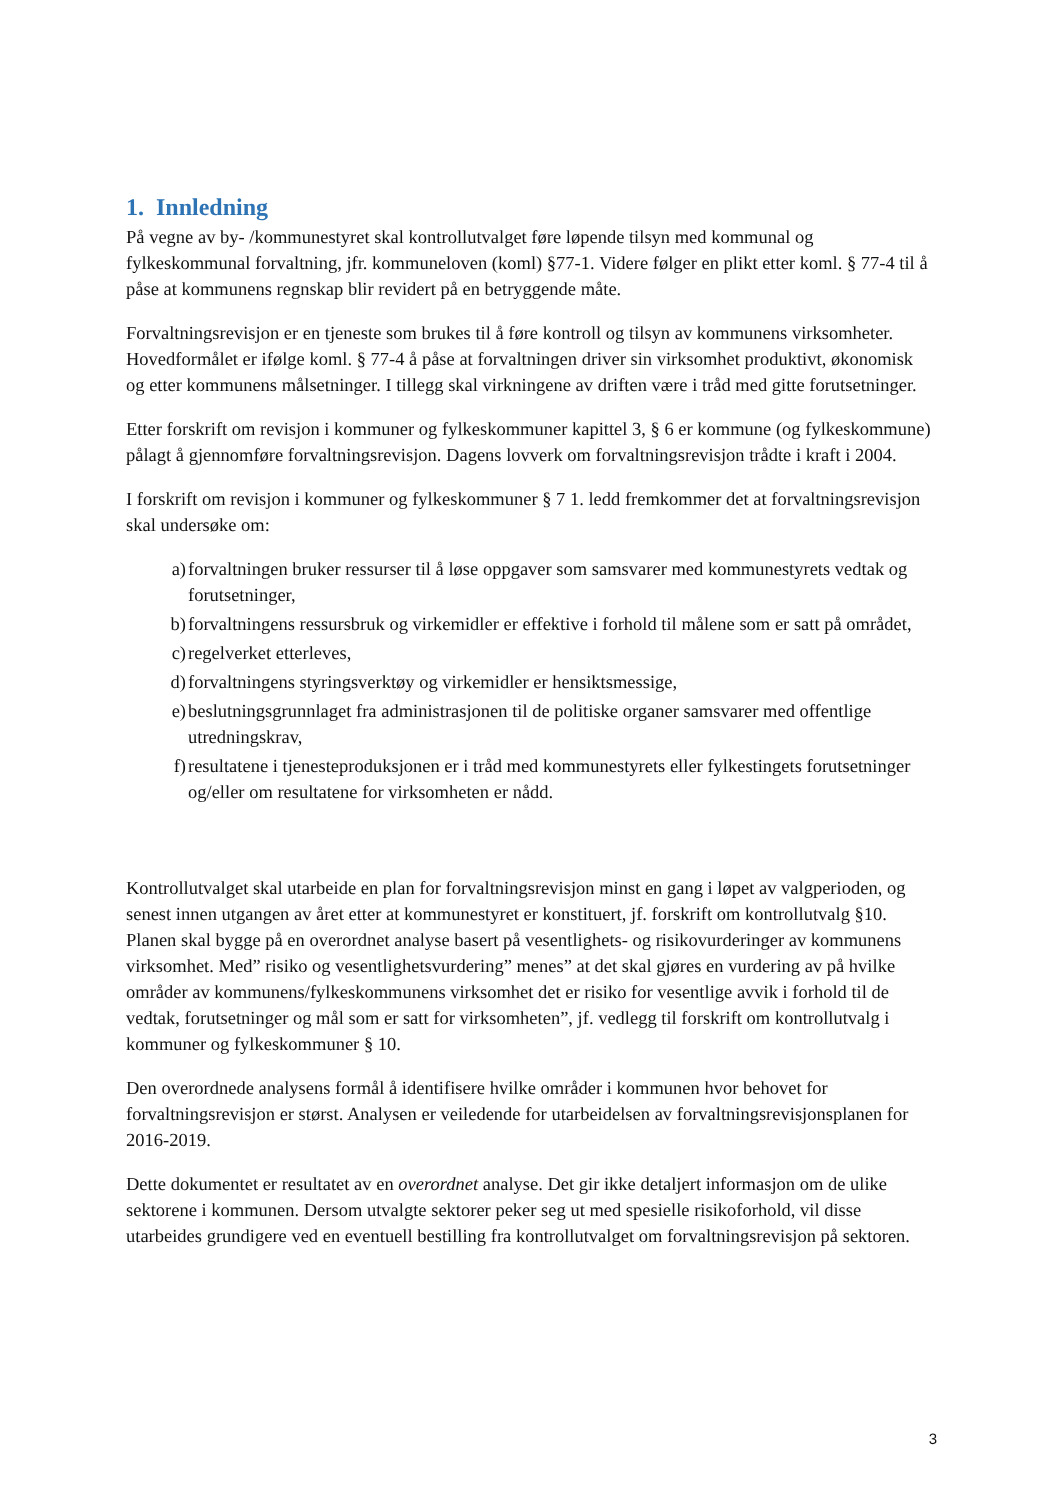1. Innledning
På vegne av by- /kommunestyret skal kontrollutvalget føre løpende tilsyn med kommunal og fylkeskommunal forvaltning, jfr. kommuneloven (koml) §77-1. Videre følger en plikt etter koml. § 77-4 til å påse at kommunens regnskap blir revidert på en betryggende måte.
Forvaltningsrevisjon er en tjeneste som brukes til å føre kontroll og tilsyn av kommunens virksomheter. Hovedformålet er ifølge koml. § 77-4 å påse at forvaltningen driver sin virksomhet produktivt, økonomisk og etter kommunens målsetninger. I tillegg skal virkningene av driften være i tråd med gitte forutsetninger.
Etter forskrift om revisjon i kommuner og fylkeskommuner kapittel 3, § 6 er kommune (og fylkeskommune) pålagt å gjennomføre forvaltningsrevisjon. Dagens lovverk om forvaltningsrevisjon trådte i kraft i 2004.
I forskrift om revisjon i kommuner og fylkeskommuner § 7 1. ledd fremkommer det at forvaltningsrevisjon skal undersøke om:
a) forvaltningen bruker ressurser til å løse oppgaver som samsvarer med kommunestyrets vedtak og forutsetninger,
b) forvaltningens ressursbruk og virkemidler er effektive i forhold til målene som er satt på området,
c) regelverket etterleves,
d) forvaltningens styringsverktøy og virkemidler er hensiktsmessige,
e) beslutningsgrunnlaget fra administrasjonen til de politiske organer samsvarer med offentlige utredningskrav,
f) resultatene i tjenesteproduksjonen er i tråd med kommunestyrets eller fylkestingets forutsetninger og/eller om resultatene for virksomheten er nådd.
Kontrollutvalget skal utarbeide en plan for forvaltningsrevisjon minst en gang i løpet av valgperioden, og senest innen utgangen av året etter at kommunestyret er konstituert, jf. forskrift om kontrollutvalg §10. Planen skal bygge på en overordnet analyse basert på vesentlighets- og risikovurderinger av kommunens virksomhet. Med” risiko og vesentlighetsvurdering” menes” at det skal gjøres en vurdering av på hvilke områder av kommunens/fylkeskommunens virksomhet det er risiko for vesentlige avvik i forhold til de vedtak, forutsetninger og mål som er satt for virksomheten”, jf. vedlegg til forskrift om kontrollutvalg i kommuner og fylkeskommuner § 10.
Den overordnede analysens formål å identifisere hvilke områder i kommunen hvor behovet for forvaltningsrevisjon er størst. Analysen er veiledende for utarbeidelsen av forvaltningsrevisjonsplanen for 2016-2019.
Dette dokumentet er resultatet av en overordnet analyse. Det gir ikke detaljert informasjon om de ulike sektorene i kommunen. Dersom utvalgte sektorer peker seg ut med spesielle risikoforhold, vil disse utarbeides grundigere ved en eventuell bestilling fra kontrollutvalget om forvaltningsrevisjon på sektoren.
3